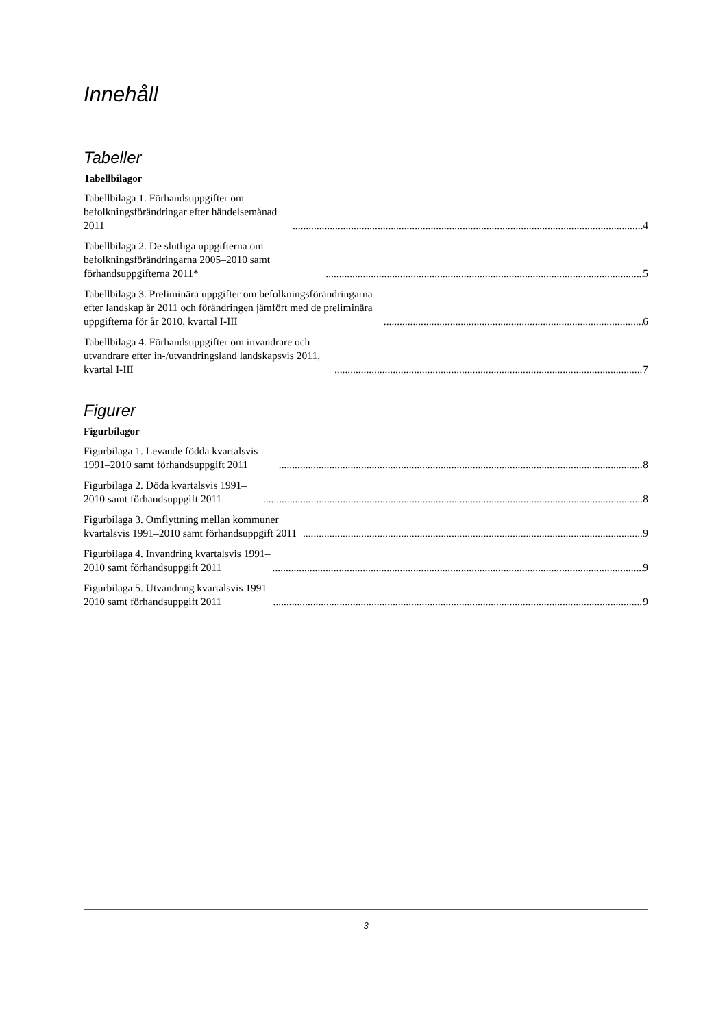Innehåll
Tabeller
Tabellbilagor
Tabellbilaga 1. Förhandsuppgifter om befolkningsförändringar efter händelsemånad 2011 4
Tabellbilaga 2. De slutliga uppgifterna om befolkningsförändringarna 2005–2010 samt förhandsuppgifterna 2011* 5
Tabellbilaga 3. Preliminära uppgifter om befolkningsförändringarna efter landskap år 2011 och förändringen jämfört med de preliminära uppgifterna för år 2010, kvartal I-III 6
Tabellbilaga 4. Förhandsuppgifter om invandrare och utvandrare efter in-/utvandringsland landskapsvis 2011, kvartal I-III 7
Figurer
Figurbilagor
Figurbilaga 1. Levande födda kvartalsvis 1991–2010 samt förhandsuppgift 2011 8
Figurbilaga 2. Döda kvartalsvis 1991–2010 samt förhandsuppgift 2011 8
Figurbilaga 3. Omflyttning mellan kommuner kvartalsvis 1991–2010 samt förhandsuppgift 2011 9
Figurbilaga 4. Invandring kvartalsvis 1991–2010 samt förhandsuppgift 2011 9
Figurbilaga 5. Utvandring kvartalsvis 1991–2010 samt förhandsuppgift 2011 9
3